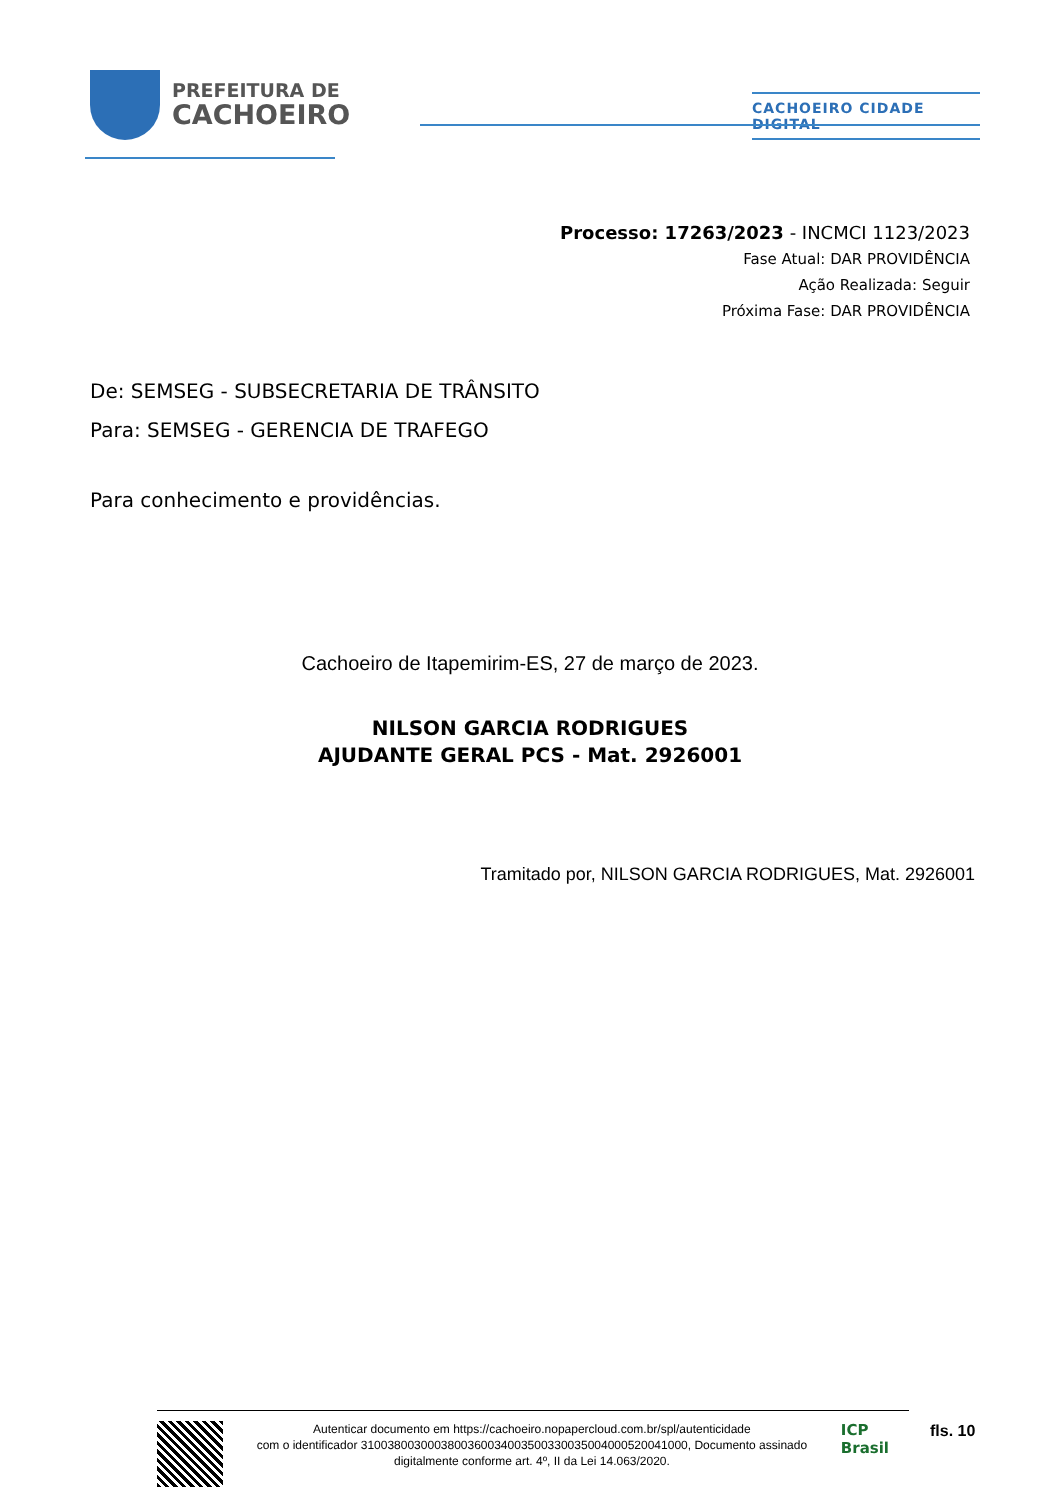PREFEITURA DE
CACHOEIRO
CACHOEIRO CIDADE DIGITAL
Processo: 17263/2023 - INCMCI 1123/2023
Fase Atual: DAR PROVIDÊNCIA
Ação Realizada: Seguir
Próxima Fase: DAR PROVIDÊNCIA
De: SEMSEG - SUBSECRETARIA DE TRÂNSITO
Para: SEMSEG - GERENCIA DE TRAFEGO
Para conhecimento e providências.
Cachoeiro de Itapemirim-ES, 27 de março de 2023.
NILSON GARCIA RODRIGUES
AJUDANTE GERAL PCS - Mat. 2926001
Tramitado por, NILSON GARCIA RODRIGUES, Mat. 2926001
Autenticar documento em https://cachoeiro.nopapercloud.com.br/spl/autenticidade
com o identificador 3100380030003800360034003500330035004000520041000, Documento assinado
digitalmente conforme art. 4º, II da Lei 14.063/2020.
ICP
Brasil
fls. 10